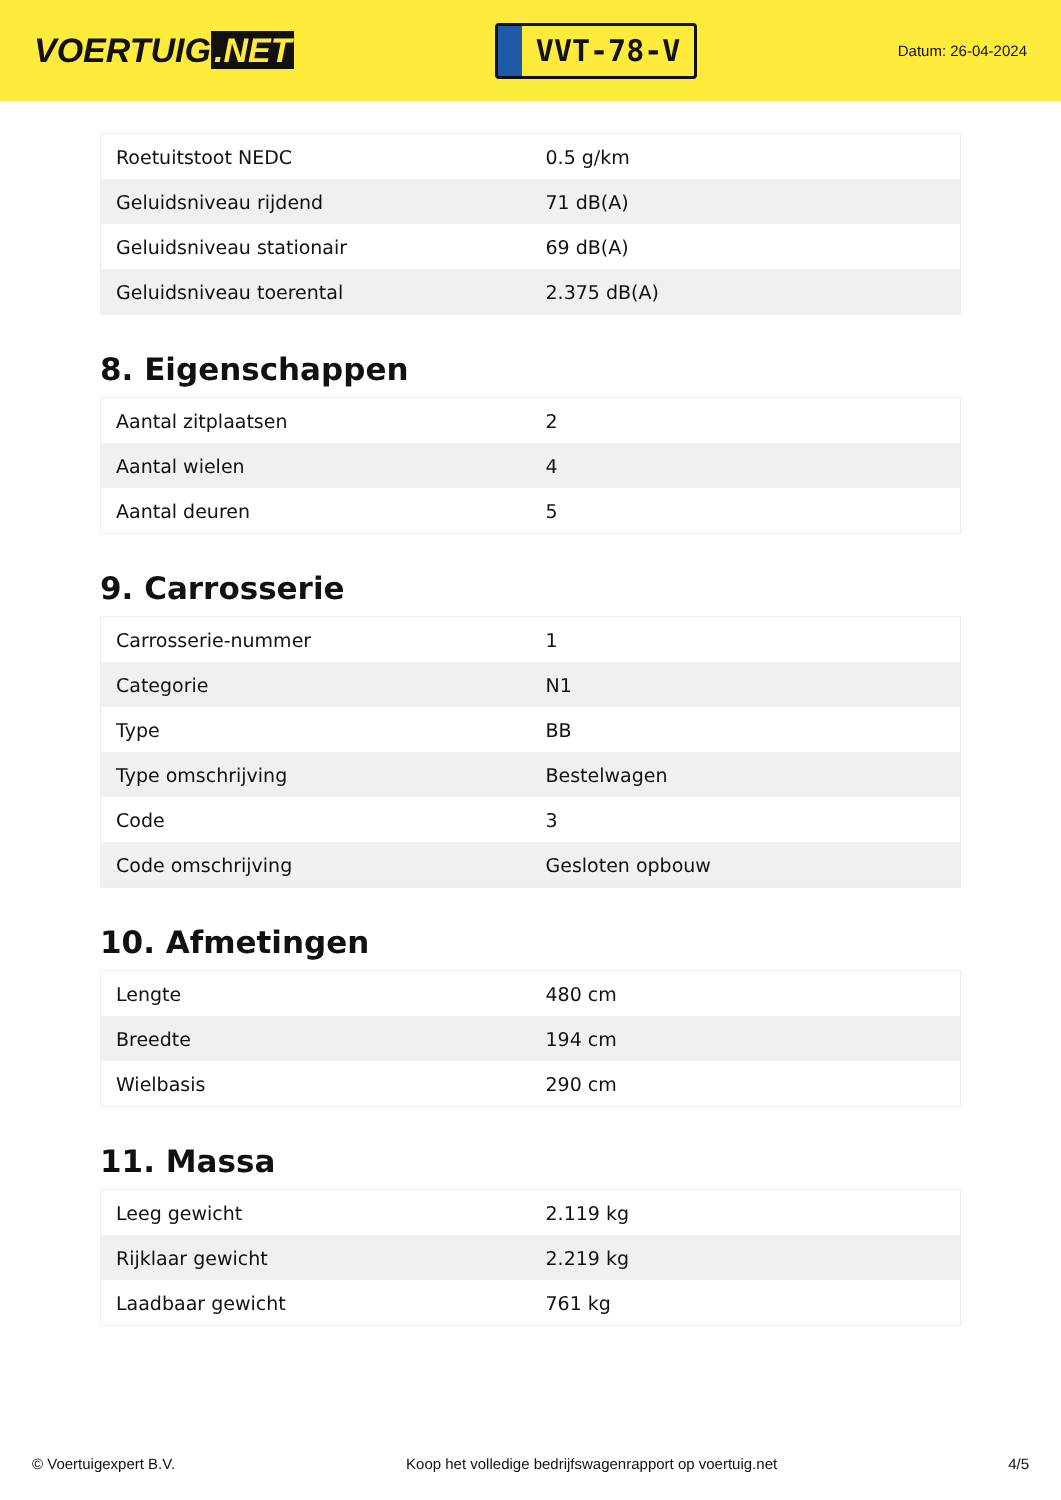VOERTUIG.NET
VVT-78-V
Datum: 26-04-2024
| Roetuitstoot NEDC | 0.5 g/km |
| Geluidsniveau rijdend | 71 dB(A) |
| Geluidsniveau stationair | 69 dB(A) |
| Geluidsniveau toerental | 2.375 dB(A) |
8. Eigenschappen
| Aantal zitplaatsen | 2 |
| Aantal wielen | 4 |
| Aantal deuren | 5 |
9. Carrosserie
| Carrosserie-nummer | 1 |
| Categorie | N1 |
| Type | BB |
| Type omschrijving | Bestelwagen |
| Code | 3 |
| Code omschrijving | Gesloten opbouw |
10. Afmetingen
| Lengte | 480 cm |
| Breedte | 194 cm |
| Wielbasis | 290 cm |
11. Massa
| Leeg gewicht | 2.119 kg |
| Rijklaar gewicht | 2.219 kg |
| Laadbaar gewicht | 761 kg |
© Voertuigexpert B.V. Koop het volledige bedrijfswagenrapport op voertuig.net 4/5